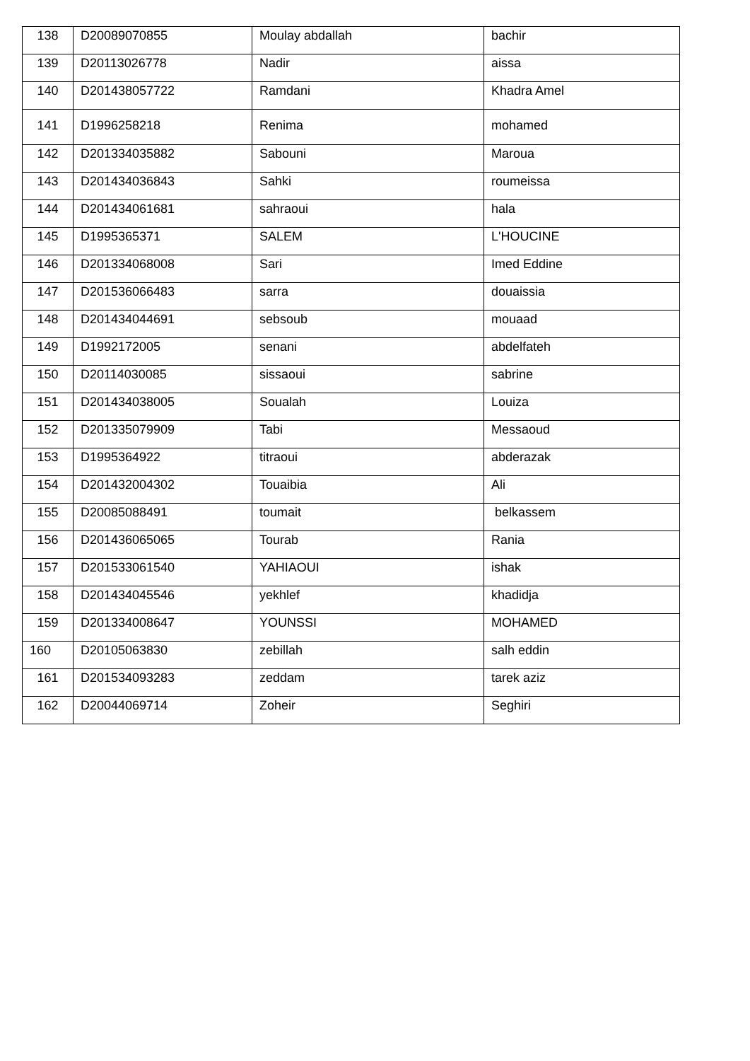| 138 | D20089070855 | Moulay abdallah | bachir |
| 139 | D20113026778 | Nadir | aissa |
| 140 | D201438057722 | Ramdani | Khadra Amel |
| 141 | D1996258218 | Renima | mohamed |
| 142 | D201334035882 | Sabouni | Maroua |
| 143 | D201434036843 | Sahki | roumeissa |
| 144 | D201434061681 | sahraoui | hala |
| 145 | D1995365371 | SALEM | L'HOUCINE |
| 146 | D201334068008 | Sari | Imed Eddine |
| 147 | D201536066483 | sarra | douaissia |
| 148 | D201434044691 | sebsoub | mouaad |
| 149 | D1992172005 | senani | abdelfateh |
| 150 | D20114030085 | sissaoui | sabrine |
| 151 | D201434038005 | Soualah | Louiza |
| 152 | D201335079909 | Tabi | Messaoud |
| 153 | D1995364922 | titraoui | abderazak |
| 154 | D201432004302 | Touaibia | Ali |
| 155 | D20085088491 | toumait | belkassem |
| 156 | D201436065065 | Tourab | Rania |
| 157 | D201533061540 | YAHIAOUI | ishak |
| 158 | D201434045546 | yekhlef | khadidja |
| 159 | D201334008647 | YOUNSSI | MOHAMED |
| 160 | D20105063830 | zebillah | salh eddin |
| 161 | D201534093283 | zeddam | tarek aziz |
| 162 | D20044069714 | Zoheir | Seghiri |